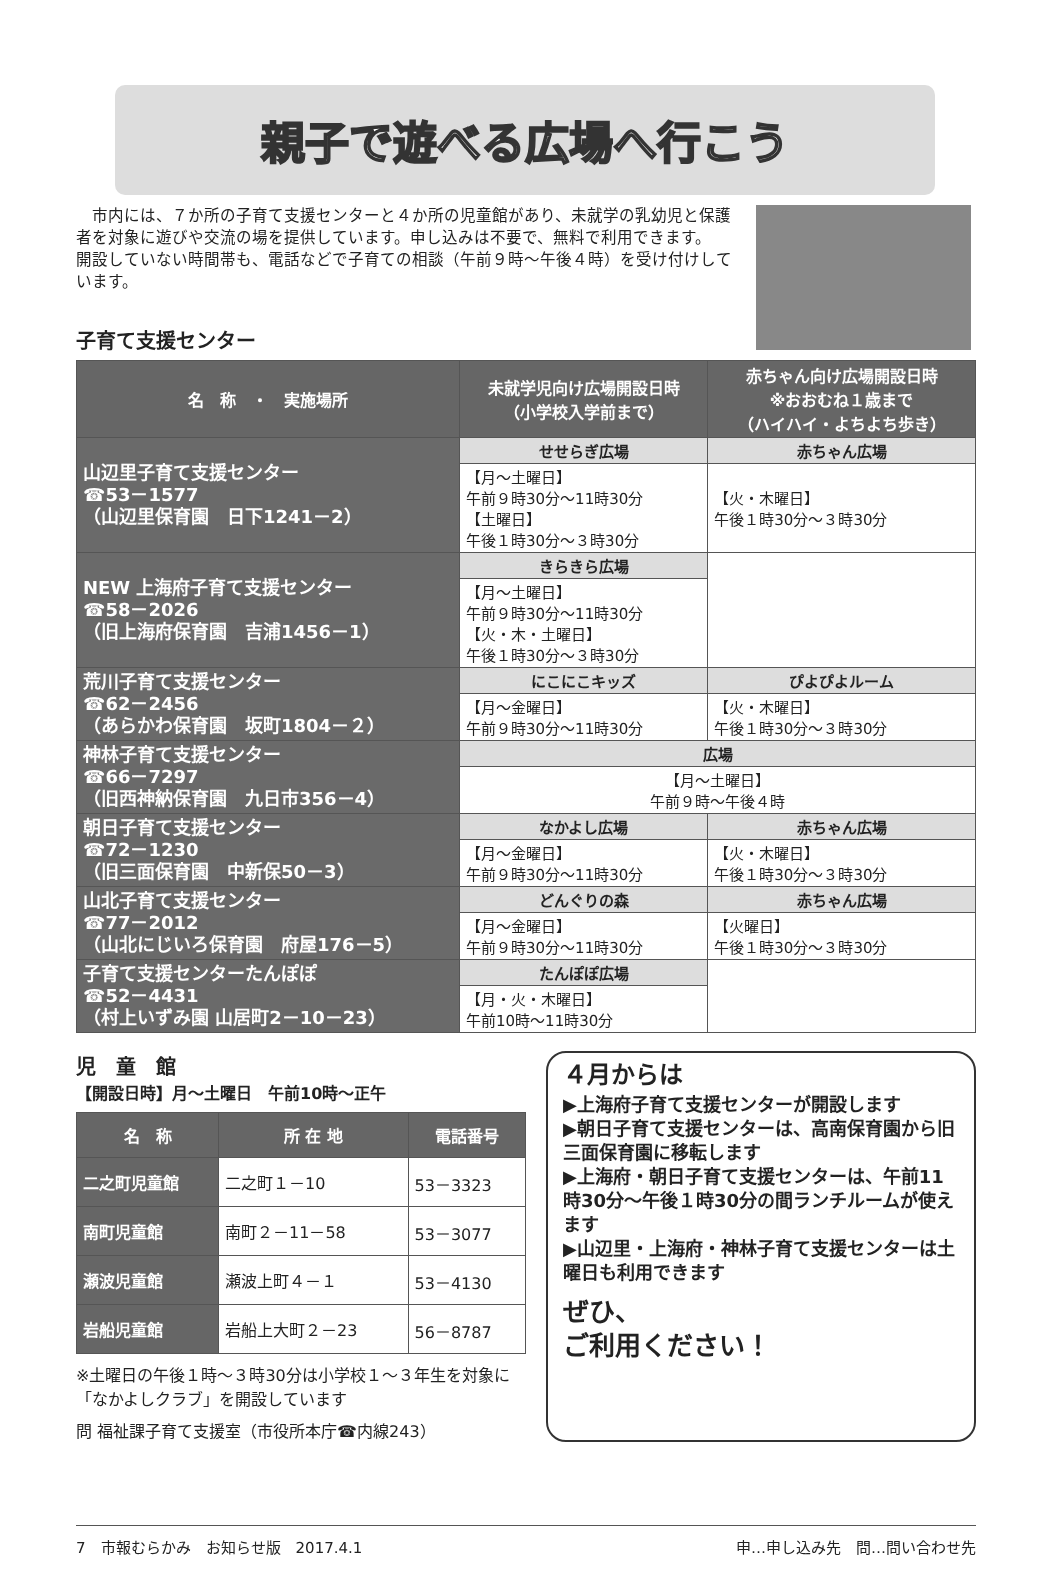親子で遊べる広場へ行こう
市内には、７か所の子育て支援センターと４か所の児童館があり、未就学の乳幼児と保護者を対象に遊びや交流の場を提供しています。申し込みは不要で、無料で利用できます。
開設していない時間帯も、電話などで子育ての相談（午前９時～午後４時）を受け付けしています。
子育て支援センター
| 名 称 ・ 実施場所 | 未就学児向け広場開設日時 （小学校入学前まで） | 赤ちゃん向け広場開設日時 ※おおむね１歳まで （ハイハイ・よちよち歩き） |
| --- | --- | --- |
| 山辺里子育て支援センター ☎53－1577 （山辺里保育園 日下1241－2） | せせらぎ広場 | 赤ちゃん広場 |
| | 【月～土曜日】 午前９時30分～11時30分 【土曜日】 午後１時30分～３時30分 | 【火・木曜日】 午後１時30分～３時30分 |
| NEW 上海府子育て支援センター ☎58－2026 （旧上海府保育園 吉浦1456－1） | きらきら広場 | |
| | 【月～土曜日】 午前９時30分～11時30分 【火・木・土曜日】 午後１時30分～３時30分 | |
| 荒川子育て支援センター ☎62－2456 （あらかわ保育園 坂町1804－２） | にこにこキッズ | ぴよぴよルーム |
| | 【月～金曜日】 午前９時30分～11時30分 | 【火・木曜日】 午後１時30分～３時30分 |
| 神林子育て支援センター ☎66－7297 （旧西神納保育園 九日市356－4） | 広場 | |
| | 【月～土曜日】 午前９時～午後４時 | |
| 朝日子育て支援センター ☎72－1230 （旧三面保育園 中新保50－3） | なかよし広場 | 赤ちゃん広場 |
| | 【月～金曜日】 午前９時30分～11時30分 | 【火・木曜日】 午後１時30分～３時30分 |
| 山北子育て支援センター ☎77－2012 （山北にじいろ保育園 府屋176－5） | どんぐりの森 | 赤ちゃん広場 |
| | 【月～金曜日】 午前９時30分～11時30分 | 【火曜日】 午後１時30分～３時30分 |
| 子育て支援センターたんぽぽ ☎52－4431 （村上いずみ園 山居町2－10－23） | たんぽぽ広場 | |
| | 【月・火・木曜日】 午前10時～11時30分 | |
児　童　館
【開設日時】月～土曜日　午前10時～正午
| 名 称 | 所 在 地 | 電話番号 |
| --- | --- | --- |
| 二之町児童館 | 二之町１－10 | 53－3323 |
| 南町児童館 | 南町２－11－58 | 53－3077 |
| 瀬波児童館 | 瀬波上町４－１ | 53－4130 |
| 岩船児童館 | 岩船上大町２－23 | 56－8787 |
※土曜日の午後１時～３時30分は小学校１～３年生を対象に「なかよしクラブ」を開設しています
問 福祉課子育て支援室（市役所本庁☎内線243）
４月からは
▶上海府子育て支援センターが開設します
▶朝日子育て支援センターは、高南保育園から旧三面保育園に移転します
▶上海府・朝日子育て支援センターは、午前11時30分～午後１時30分の間ランチルームが使えます
▶山辺里・上海府・神林子育て支援センターは土曜日も利用できます
ぜひ、
ご利用ください！
7　市報むらかみ　お知らせ版　2017.4.1 申…申し込み先　問…問い合わせ先